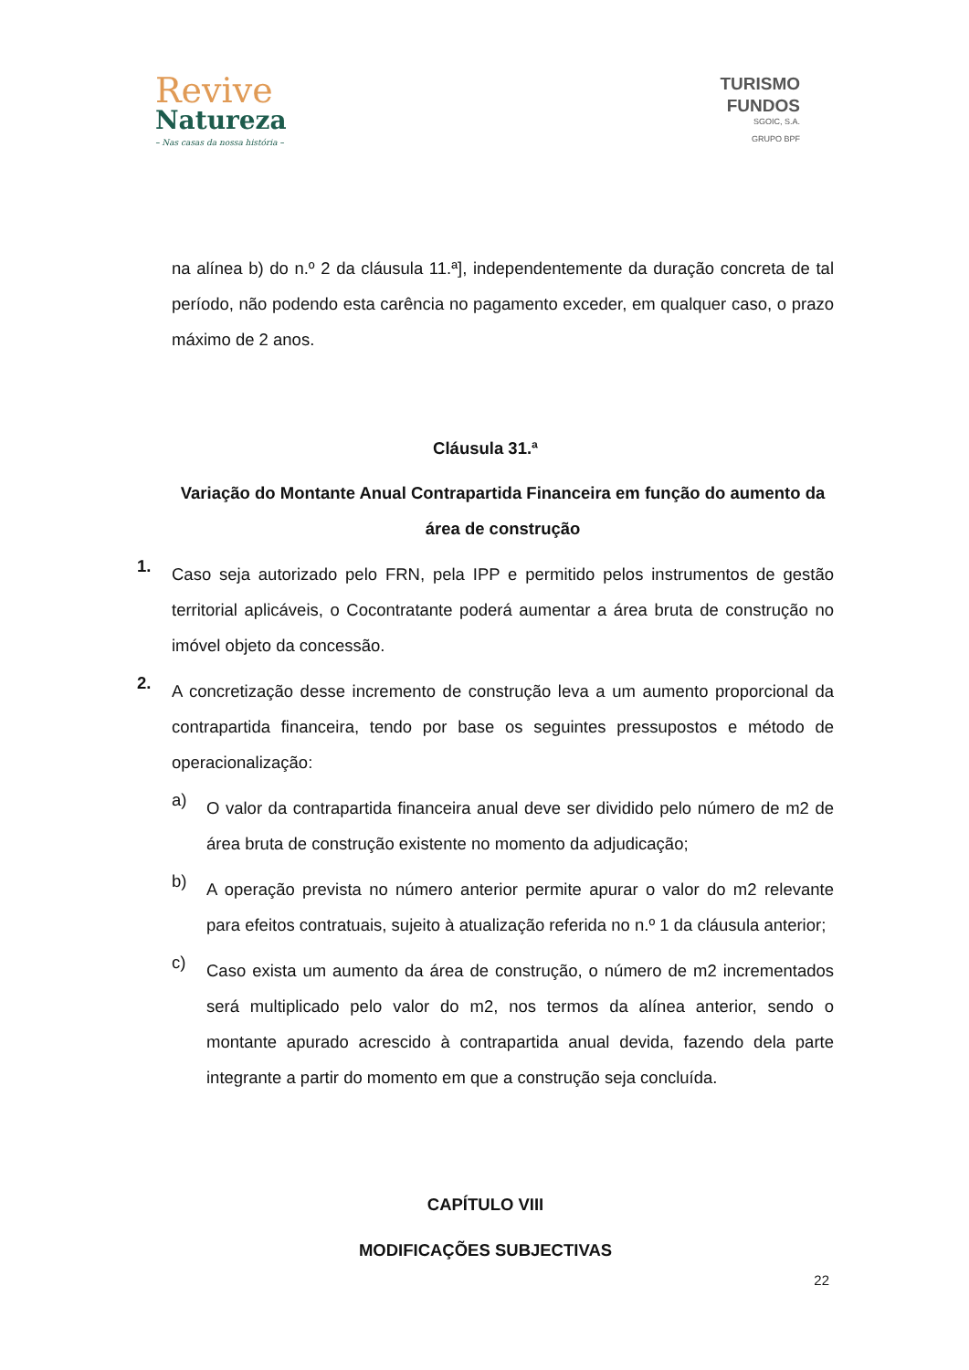Revive
Natureza
– Nas casas da nossa história –
TURISMO
FUNDOS
SGOIC, S.A.
GRUPO BPF
na alínea b) do n.º 2 da cláusula 11.ª], independentemente da duração concreta de tal período, não podendo esta carência no pagamento exceder, em qualquer caso, o prazo máximo de 2 anos.
Cláusula 31.ª
Variação do Montante Anual Contrapartida Financeira em função do aumento da área de construção
1.
Caso seja autorizado pelo FRN, pela IPP e permitido pelos instrumentos de gestão territorial aplicáveis, o Cocontratante poderá aumentar a área bruta de construção no imóvel objeto da concessão.
2.
A concretização desse incremento de construção leva a um aumento proporcional da contrapartida financeira, tendo por base os seguintes pressupostos e método de operacionalização:
a)
O valor da contrapartida financeira anual deve ser dividido pelo número de m2 de área bruta de construção existente no momento da adjudicação;
b)
A operação prevista no número anterior permite apurar o valor do m2 relevante para efeitos contratuais, sujeito à atualização referida no n.º 1 da cláusula anterior;
c)
Caso exista um aumento da área de construção, o número de m2 incrementados será multiplicado pelo valor do m2, nos termos da alínea anterior, sendo o montante apurado acrescido à contrapartida anual devida, fazendo dela parte integrante a partir do momento em que a construção seja concluída.
CAPÍTULO VIII
MODIFICAÇÕES SUBJECTIVAS
22